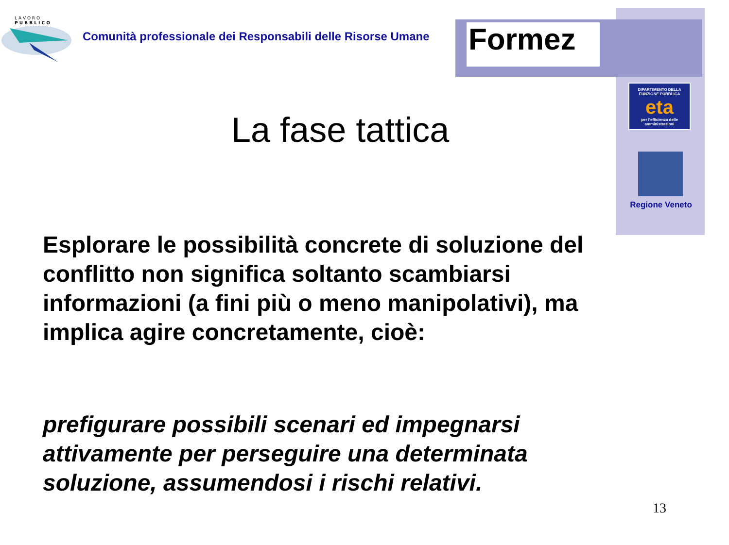L A V O R O
P U B B L I C O
Comunità professionale dei Responsabili delle Risorse Umane
Formez
DIPARTIMENTO DELLA
FUNZIONE PUBBLICA
eta
per l'efficienza delle amministrazioni
Regione Veneto
La fase tattica
Esplorare le possibilità concrete di soluzione del conflitto non significa soltanto scambiarsi informazioni (a fini più o meno manipolativi), ma implica agire concretamente, cioè:
prefigurare possibili scenari ed impegnarsi attivamente per perseguire una determinata soluzione, assumendosi i rischi relativi.
13